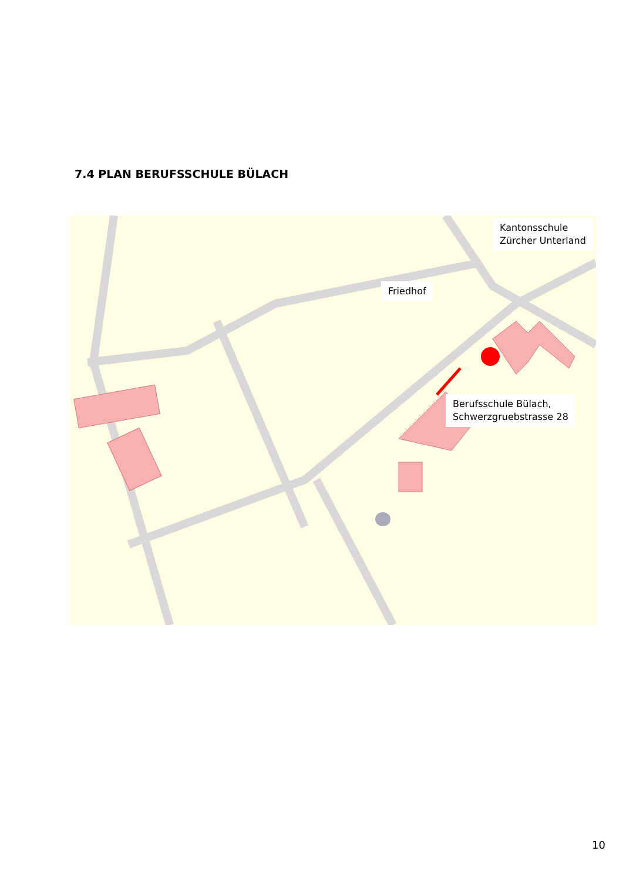7.4 PLAN BERUFSSCHULE BÜLACH
Kantonsschule
Zürcher Unterland
Friedhof
Berufsschule Bülach,
Schwerzgruebstrasse 28
10